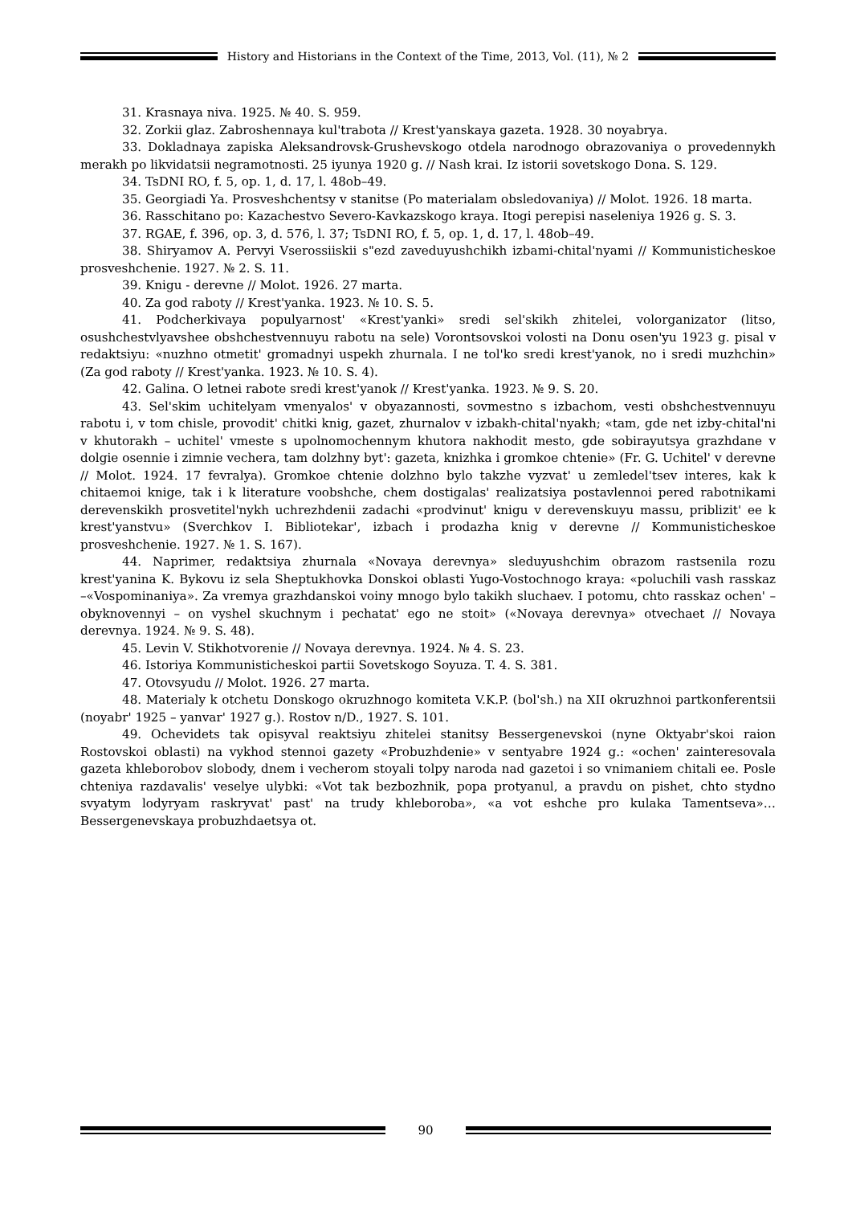History and Historians in the Context of the Time, 2013, Vol. (11), № 2
31. Krasnaya niva. 1925. № 40. S. 959.
32. Zorkii glaz. Zabroshennaya kul'trabota // Krest'yanskaya gazeta. 1928. 30 noyabrya.
33. Dokladnaya zapiska Aleksandrovsk-Grushevskogo otdela narodnogo obrazovaniya o provedennykh merakh po likvidatsii negramotnosti. 25 iyunya 1920 g. // Nash krai. Iz istorii sovetskogo Dona. S. 129.
34. TsDNI RO, f. 5, op. 1, d. 17, l. 48ob–49.
35. Georgiadi Ya. Prosveshchentsy v stanitse (Po materialam obsledovaniya) // Molot. 1926. 18 marta.
36. Rasschitano po: Kazachestvo Severo-Kavkazskogo kraya. Itogi perepisi naseleniya 1926 g. S. 3.
37. RGAE, f. 396, op. 3, d. 576, l. 37; TsDNI RO, f. 5, op. 1, d. 17, l. 48ob–49.
38. Shiryamov A. Pervyi Vserossiiskii s"ezd zaveduyushchikh izbami-chital'nyami // Kommunisticheskoe prosveshchenie. 1927. № 2. S. 11.
39. Knigu - derevne // Molot. 1926. 27 marta.
40. Za god raboty // Krest'yanka. 1923. № 10. S. 5.
41. Podcherkivaya populyarnost' «Krest'yanki» sredi sel'skikh zhitelei, volorganizator (litso, osushchestvlyavshee obshchestvennuyu rabotu na sele) Vorontsovskoi volosti na Donu osen'yu 1923 g. pisal v redaktsiyu: «nuzhno otmetit' gromadnyi uspekh zhurnala. I ne tol'ko sredi krest'yanok, no i sredi muzhchin» (Za god raboty // Krest'yanka. 1923. № 10. S. 4).
42. Galina. O letnei rabote sredi krest'yanok // Krest'yanka. 1923. № 9. S. 20.
43. Sel'skim uchitelyam vmenyalos' v obyazannosti, sovmestno s izbachom, vesti obshchestvennuyu rabotu i, v tom chisle, provodit' chitki knig, gazet, zhurnalov v izbakh-chital'nyakh; «tam, gde net izby-chital'ni v khutorakh – uchitel' vmeste s upolnomochennym khutora nakhodit mesto, gde sobirayutsya grazhdane v dolgie osennie i zimnie vechera, tam dolzhny byt': gazeta, knizhka i gromkoe chtenie» (Fr. G. Uchitel' v derevne // Molot. 1924. 17 fevralya). Gromkoe chtenie dolzhno bylo takzhe vyzvat' u zemledel'tsev interes, kak k chitaemoi knige, tak i k literature voobshche, chem dostigalas' realizatsiya postavlennoi pered rabotnikami derevenskikh prosvetitel'nykh uchrezhdenii zadachi «prodvinut' knigu v derevenskuyu massu, priblizit' ee k krest'yanstvu» (Sverchkov I. Bibliotekar', izbach i prodazha knig v derevne // Kommunisticheskoe prosveshchenie. 1927. № 1. S. 167).
44. Naprimer, redaktsiya zhurnala «Novaya derevnya» sleduyushchim obrazom rastsenila rozu krest'yanina K. Bykovu iz sela Sheptukhovka Donskoi oblasti Yugo-Vostochnogo kraya: «poluchili vash rasskaz –«Vospominaniya». Za vremya grazhdanskoi voiny mnogo bylo takikh sluchaev. I potomu, chto rasskaz ochen' – obyknovennyi – on vyshel skuchnym i pechatat' ego ne stoit» («Novaya derevnya» otvechaet // Novaya derevnya. 1924. № 9. S. 48).
45. Levin V. Stikhotvorenie // Novaya derevnya. 1924. № 4. S. 23.
46. Istoriya Kommunisticheskoi partii Sovetskogo Soyuza. T. 4. S. 381.
47. Otovsyudu // Molot. 1926. 27 marta.
48. Materialy k otchetu Donskogo okruzhnogo komiteta V.K.P. (bol'sh.) na XII okruzhnoi partkonferentsii (noyabr' 1925 – yanvar' 1927 g.). Rostov n/D., 1927. S. 101.
49. Ochevidets tak opisyval reaktsiyu zhitelei stanitsy Bessergenevskoi (nyne Oktyabr'skoi raion Rostovskoi oblasti) na vykhod stennoi gazety «Probuzhdenie» v sentyabre 1924 g.: «ochen' zainteresovala gazeta khleborobov slobody, dnem i vecherom stoyali tolpy naroda nad gazetoi i so vnimaniem chitali ee. Posle chteniya razdavalis' veselye ulybki: «Vot tak bezbozhnik, popa protyanul, a pravdu on pishet, chto stydno svyatym lodyryam raskryvat' past' na trudy khleboroba», «a vot eshche pro kulaka Tamentseva»… Bessergenevskaya probuzhdaetsya ot.
90